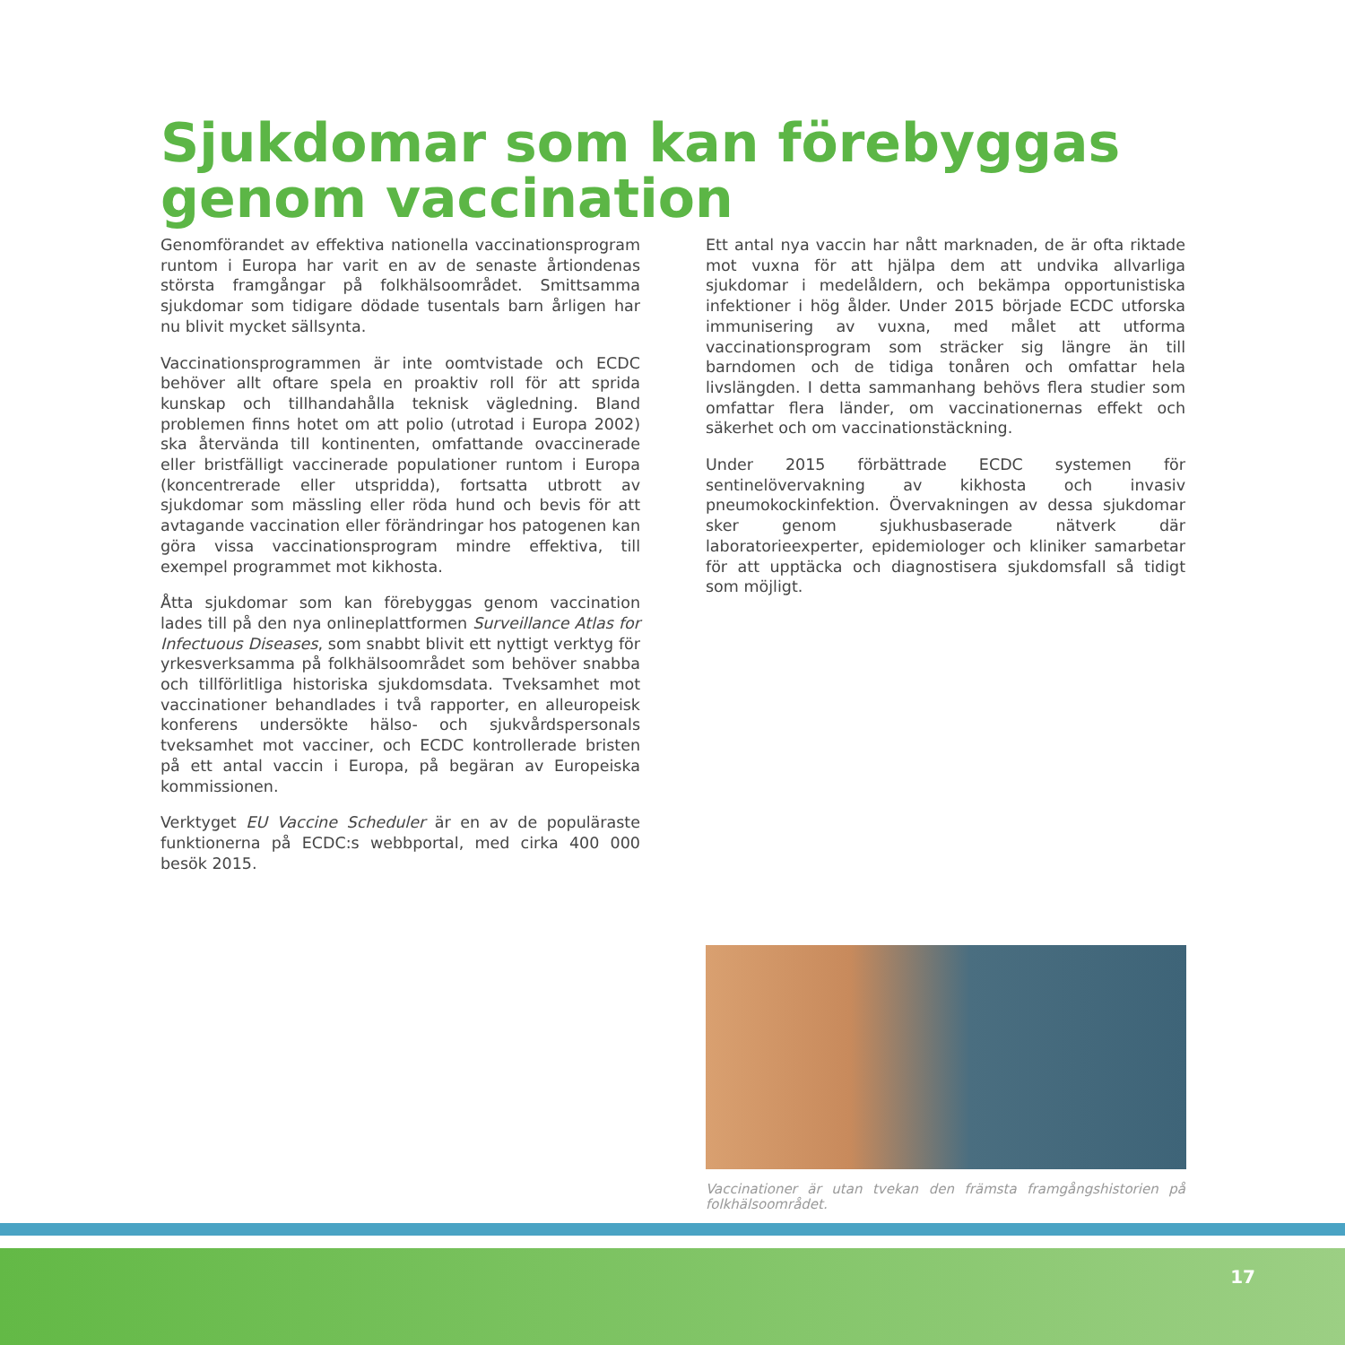Sjukdomar som kan förebyggas genom vaccination
Genomförandet av effektiva nationella vaccinationsprogram runtom i Europa har varit en av de senaste årtiondenas största framgångar på folkhälsoområdet. Smittsamma sjukdomar som tidigare dödade tusentals barn årligen har nu blivit mycket sällsynta.
Vaccinationsprogrammen är inte oomtvistade och ECDC behöver allt oftare spela en proaktiv roll för att sprida kunskap och tillhandahålla teknisk vägledning. Bland problemen finns hotet om att polio (utrotad i Europa 2002) ska återvända till kontinenten, omfattande ovaccinerade eller bristfälligt vaccinerade populationer runtom i Europa (koncentrerade eller utspridda), fortsatta utbrott av sjukdomar som mässling eller röda hund och bevis för att avtagande vaccination eller förändringar hos patogenen kan göra vissa vaccinationsprogram mindre effektiva, till exempel programmet mot kikhosta.
Åtta sjukdomar som kan förebyggas genom vaccination lades till på den nya onlineplattformen Surveillance Atlas for Infectuous Diseases, som snabbt blivit ett nyttigt verktyg för yrkesverksamma på folkhälsoområdet som behöver snabba och tillförlitliga historiska sjukdomsdata. Tveksamhet mot vaccinationer behandlades i två rapporter, en alleuropeisk konferens undersökte hälso- och sjukvårdspersonals tveksamhet mot vacciner, och ECDC kontrollerade bristen på ett antal vaccin i Europa, på begäran av Europeiska kommissionen.
Verktyget EU Vaccine Scheduler är en av de populäraste funktionerna på ECDC:s webbportal, med cirka 400 000 besök 2015.
Ett antal nya vaccin har nått marknaden, de är ofta riktade mot vuxna för att hjälpa dem att undvika allvarliga sjukdomar i medelåldern, och bekämpa opportunistiska infektioner i hög ålder. Under 2015 började ECDC utforska immunisering av vuxna, med målet att utforma vaccinationsprogram som sträcker sig längre än till barndomen och de tidiga tonåren och omfattar hela livslängden. I detta sammanhang behövs flera studier som omfattar flera länder, om vaccinationernas effekt och säkerhet och om vaccinationstäckning.
Under 2015 förbättrade ECDC systemen för sentinelövervakning av kikhosta och invasiv pneumokockinfektion. Övervakningen av dessa sjukdomar sker genom sjukhusbaserade nätverk där laboratorieexperter, epidemiologer och kliniker samarbetar för att upptäcka och diagnostisera sjukdomsfall så tidigt som möjligt.
Vaccinationer är utan tvekan den främsta framgångshistorien på folkhälsoområdet.
17